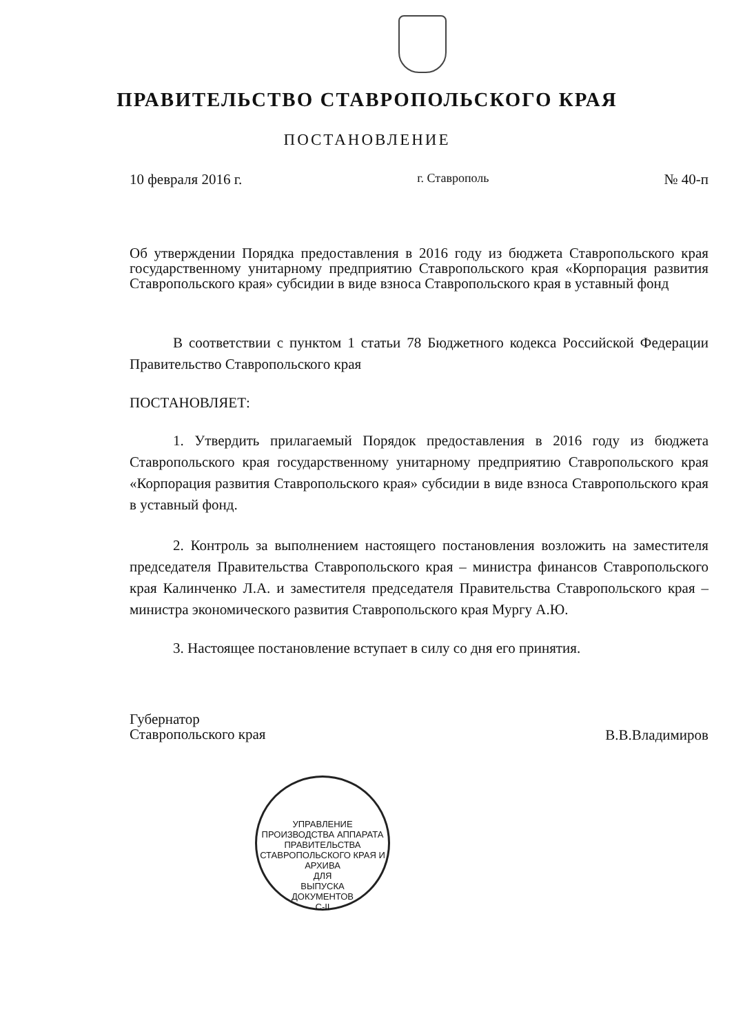ПРАВИТЕЛЬСТВО СТАВРОПОЛЬСКОГО КРАЯ
ПОСТАНОВЛЕНИЕ
10 февраля 2016 г. г. Ставрополь № 40-п
Об утверждении Порядка предоставления в 2016 году из бюджета Ставропольского края государственному унитарному предприятию Ставропольского края «Корпорация развития Ставропольского края» субсидии в виде взноса Ставропольского края в уставный фонд
В соответствии с пунктом 1 статьи 78 Бюджетного кодекса Российской Федерации Правительство Ставропольского края
ПОСТАНОВЛЯЕТ:
1. Утвердить прилагаемый Порядок предоставления в 2016 году из бюджета Ставропольского края государственному унитарному предприятию Ставропольского края «Корпорация развития Ставропольского края» субсидии в виде взноса Ставропольского края в уставный фонд.
2. Контроль за выполнением настоящего постановления возложить на заместителя председателя Правительства Ставропольского края – министра финансов Ставропольского края Калинченко Л.А. и заместителя председателя Правительства Ставропольского края – министра экономического развития Ставропольского края Мургу А.Ю.
3. Настоящее постановление вступает в силу со дня его принятия.
Губернатор
Ставропольского края В.В.Владимиров
УПРАВЛЕНИЕ ПРОИЗВОДСТВА АППАРАТА ПРАВИТЕЛЬСТВА СТАВРОПОЛЬСКОГО КРАЯ И АРХИВА
ДЛЯ
ВЫПУСКА
ДОКУМЕНТОВ
С-II